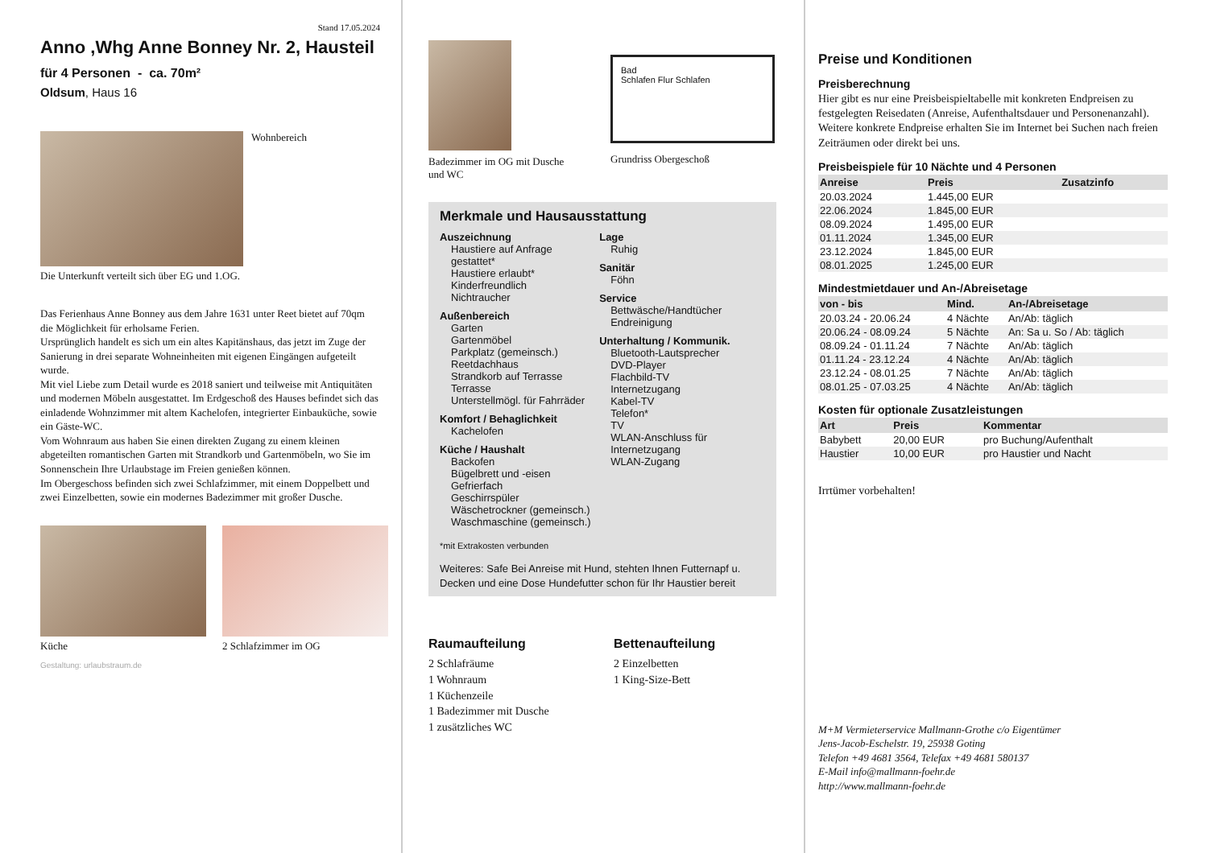Stand 17.05.2024
Anno ,Whg Anne Bonney Nr. 2, Hausteil
für 4 Personen - ca. 70m²
Oldsum, Haus 16
Wohnbereich
Die Unterkunft verteilt sich über EG und 1.OG.
Das Ferienhaus Anne Bonney aus dem Jahre 1631 unter Reet bietet auf 70qm die Möglichkeit für erholsame Ferien.
Ursprünglich handelt es sich um ein altes Kapitänshaus, das jetzt im Zuge der Sanierung in drei separate Wohneinheiten mit eigenen Eingängen aufgeteilt wurde.
Mit viel Liebe zum Detail wurde es 2018 saniert und teilweise mit Antiquitäten und modernen Möbeln ausgestattet. Im Erdgeschoß des Hauses befindet sich das einladende Wohnzimmer mit altem Kachelofen, integrierter Einbauküche, sowie ein Gäste-WC.
Vom Wohnraum aus haben Sie einen direkten Zugang zu einem kleinen abgeteilten romantischen Garten mit Strandkorb und Gartenmöbeln, wo Sie im Sonnenschein Ihre Urlaubstage im Freien genießen können.
Im Obergeschoss befinden sich zwei Schlafzimmer, mit einem Doppelbett und zwei Einzelbetten, sowie ein modernes Badezimmer mit großer Dusche.
Küche 2 Schlafzimmer im OG
Gestaltung: urlaubstraum.de
Badezimmer im OG mit Dusche und WC
Bad
Schlafen Flur Schlafen
Grundriss Obergeschoß
Merkmale und Hausausstattung
Auszeichnung
Haustiere auf Anfrage gestattet*
Haustiere erlaubt*
Kinderfreundlich
Nichtraucher
Außenbereich
Garten
Gartenmöbel
Parkplatz (gemeinsch.)
Reetdachhaus
Strandkorb auf Terrasse
Terrasse
Unterstellmögl. für Fahrräder
Komfort / Behaglichkeit
Kachelofen
Küche / Haushalt
Backofen
Bügelbrett und -eisen
Gefrierfach
Geschirrspüler
Wäschetrockner (gemeinsch.)
Waschmaschine (gemeinsch.)
Lage
Ruhig
Sanitär
Föhn
Service
Bettwäsche/Handtücher
Endreinigung
Unterhaltung / Kommunik.
Bluetooth-Lautsprecher
DVD-Player
Flachbild-TV
Internetzugang
Kabel-TV
Telefon*
TV
WLAN-Anschluss für Internetzugang
WLAN-Zugang
*mit Extrakosten verbunden
Weiteres: Safe Bei Anreise mit Hund, stehten Ihnen Futternapf u. Decken und eine Dose Hundefutter schon für Ihr Haustier bereit
Raumaufteilung
2 Schlafräume
1 Wohnraum
1 Küchenzeile
1 Badezimmer mit Dusche
1 zusätzliches WC
Bettenaufteilung
2 Einzelbetten
1 King-Size-Bett
Preise und Konditionen
Preisberechnung
Hier gibt es nur eine Preisbeispieltabelle mit konkreten Endpreisen zu festgelegten Reisedaten (Anreise, Aufenthaltsdauer und Personenanzahl). Weitere konkrete Endpreise erhalten Sie im Internet bei Suchen nach freien Zeiträumen oder direkt bei uns.
Preisbeispiele für 10 Nächte und 4 Personen
| Anreise | Preis | Zusatzinfo |
| --- | --- | --- |
| 20.03.2024 | 1.445,00 EUR | |
| 22.06.2024 | 1.845,00 EUR | |
| 08.09.2024 | 1.495,00 EUR | |
| 01.11.2024 | 1.345,00 EUR | |
| 23.12.2024 | 1.845,00 EUR | |
| 08.01.2025 | 1.245,00 EUR | |
Mindestmietdauer und An-/Abreisetage
| von - bis | Mind. | An-/Abreisetage |
| --- | --- | --- |
| 20.03.24 - 20.06.24 | 4 Nächte | An/Ab: täglich |
| 20.06.24 - 08.09.24 | 5 Nächte | An: Sa u. So / Ab: täglich |
| 08.09.24 - 01.11.24 | 7 Nächte | An/Ab: täglich |
| 01.11.24 - 23.12.24 | 4 Nächte | An/Ab: täglich |
| 23.12.24 - 08.01.25 | 7 Nächte | An/Ab: täglich |
| 08.01.25 - 07.03.25 | 4 Nächte | An/Ab: täglich |
Kosten für optionale Zusatzleistungen
| Art | Preis | Kommentar |
| --- | --- | --- |
| Babybett | 20,00 EUR | pro Buchung/Aufenthalt |
| Haustier | 10,00 EUR | pro Haustier und Nacht |
Irrtümer vorbehalten!
M+M Vermieterservice Mallmann-Grothe c/o Eigentümer
Jens-Jacob-Eschelstr. 19, 25938 Goting
Telefon +49 4681 3564, Telefax +49 4681 580137
E-Mail info@mallmann-foehr.de
http://www.mallmann-foehr.de